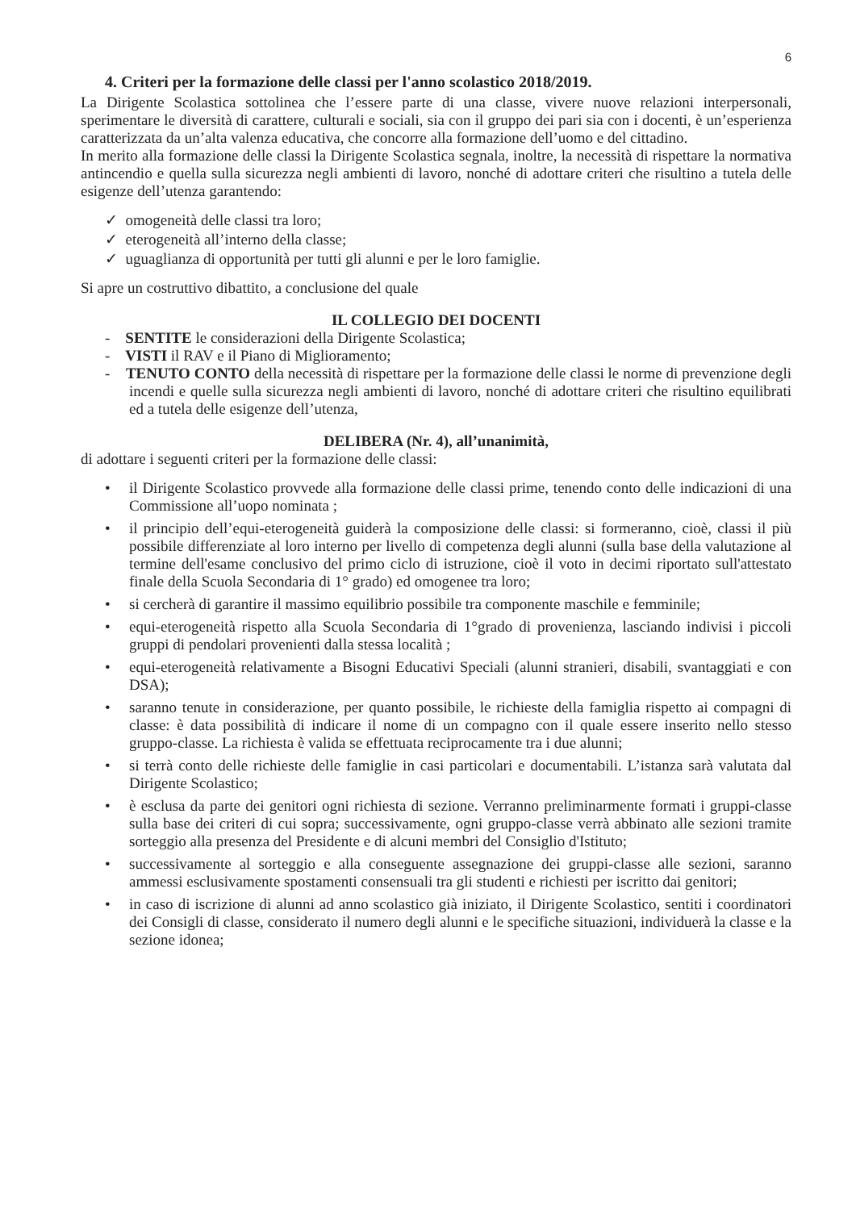6
4. Criteri per la formazione delle classi per l'anno scolastico 2018/2019.
La Dirigente Scolastica sottolinea che l’essere parte di una classe, vivere nuove relazioni interpersonali, sperimentare le diversità di carattere, culturali e sociali, sia con il gruppo dei pari sia con i docenti, è un’esperienza caratterizzata da un’alta valenza educativa, che concorre alla formazione dell’uomo e del cittadino.
In merito alla formazione delle classi la Dirigente Scolastica segnala, inoltre, la necessità di rispettare la normativa antincendio e quella sulla sicurezza negli ambienti di lavoro, nonché di adottare criteri che risultino a tutela delle esigenze dell’utenza garantendo:
✓ omogeneità delle classi tra loro;
✓ eterogeneità all’interno della classe;
✓ uguaglianza di opportunità per tutti gli alunni e per le loro famiglie.
Si apre un costruttivo dibattito, a conclusione del quale
IL COLLEGIO DEI DOCENTI
- SENTITE le considerazioni della Dirigente Scolastica;
- VISTI il RAV e il Piano di Miglioramento;
- TENUTO CONTO della necessità di rispettare per la formazione delle classi le norme di prevenzione degli incendi e quelle sulla sicurezza negli ambienti di lavoro, nonché di adottare criteri che risultino equilibrati ed a tutela delle esigenze dell’utenza,
DELIBERA (Nr. 4), all’unanimità,
di adottare i seguenti criteri per la formazione delle classi:
• il Dirigente Scolastico provvede alla formazione delle classi prime, tenendo conto delle indicazioni di una Commissione all’uopo nominata ;
• il principio dell’equi-eterogeneità guiderà la composizione delle classi: si formeranno, cioè, classi il più possibile differenziate al loro interno per livello di competenza degli alunni (sulla base della valutazione al termine dell'esame conclusivo del primo ciclo di istruzione, cioè il voto in decimi riportato sull'attestato finale della Scuola Secondaria di 1° grado) ed omogenee tra loro;
• si cercherà di garantire il massimo equilibrio possibile tra componente maschile e femminile;
• equi-eterogeneità rispetto alla Scuola Secondaria di 1°grado di provenienza, lasciando indivisi i piccoli gruppi di pendolari provenienti dalla stessa località ;
• equi-eterogeneità relativamente a Bisogni Educativi Speciali (alunni stranieri, disabili, svantaggiati e con DSA);
• saranno tenute in considerazione, per quanto possibile, le richieste della famiglia rispetto ai compagni di classe: è data possibilità di indicare il nome di un compagno con il quale essere inserito nello stesso gruppo-classe. La richiesta è valida se effettuata reciprocamente tra i due alunni;
• si terrà conto delle richieste delle famiglie in casi particolari e documentabili. L’istanza sarà valutata dal Dirigente Scolastico;
• è esclusa da parte dei genitori ogni richiesta di sezione. Verranno preliminarmente formati i gruppi-classe sulla base dei criteri di cui sopra; successivamente, ogni gruppo-classe verrà abbinato alle sezioni tramite sorteggio alla presenza del Presidente e di alcuni membri del Consiglio d'Istituto;
• successivamente al sorteggio e alla conseguente assegnazione dei gruppi-classe alle sezioni, saranno ammessi esclusivamente spostamenti consensuali tra gli studenti e richiesti per iscritto dai genitori;
• in caso di iscrizione di alunni ad anno scolastico già iniziato, il Dirigente Scolastico, sentiti i coordinatori dei Consigli di classe, considerato il numero degli alunni e le specifiche situazioni, individuerà la classe e la sezione idonea;